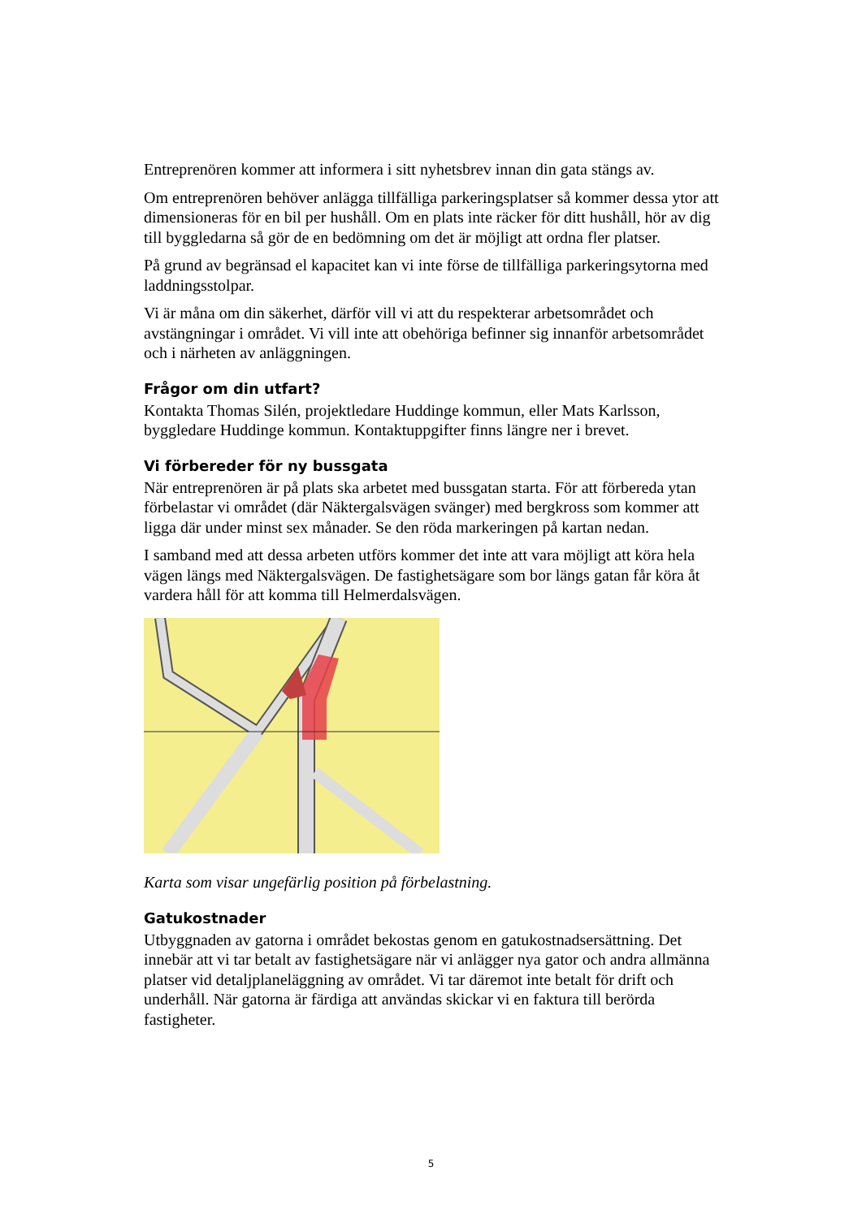Entreprenören kommer att informera i sitt nyhetsbrev innan din gata stängs av.
Om entreprenören behöver anlägga tillfälliga parkeringsplatser så kommer dessa ytor att dimensioneras för en bil per hushåll. Om en plats inte räcker för ditt hushåll, hör av dig till byggledarna så gör de en bedömning om det är möjligt att ordna fler platser.
På grund av begränsad el kapacitet kan vi inte förse de tillfälliga parkeringsytorna med laddningsstolpar.
Vi är måna om din säkerhet, därför vill vi att du respekterar arbetsområdet och avstängningar i området. Vi vill inte att obehöriga befinner sig innanför arbetsområdet och i närheten av anläggningen.
Frågor om din utfart?
Kontakta Thomas Silén, projektledare Huddinge kommun, eller Mats Karlsson, byggledare Huddinge kommun. Kontaktuppgifter finns längre ner i brevet.
Vi förbereder för ny bussgata
När entreprenören är på plats ska arbetet med bussgatan starta. För att förbereda ytan förbelastar vi området (där Näktergalsvägen svänger) med bergkross som kommer att ligga där under minst sex månader. Se den röda markeringen på kartan nedan.
I samband med att dessa arbeten utförs kommer det inte att vara möjligt att köra hela vägen längs med Näktergalsvägen. De fastighetsägare som bor längs gatan får köra åt vardera håll för att komma till Helmerdalsvägen.
Karta som visar ungefärlig position på förbelastning.
Gatukostnader
Utbyggnaden av gatorna i området bekostas genom en gatukostnadsersättning. Det innebär att vi tar betalt av fastighetsägare när vi anlägger nya gator och andra allmänna platser vid detaljplaneläggning av området. Vi tar däremot inte betalt för drift och underhåll. När gatorna är färdiga att användas skickar vi en faktura till berörda fastigheter.
5